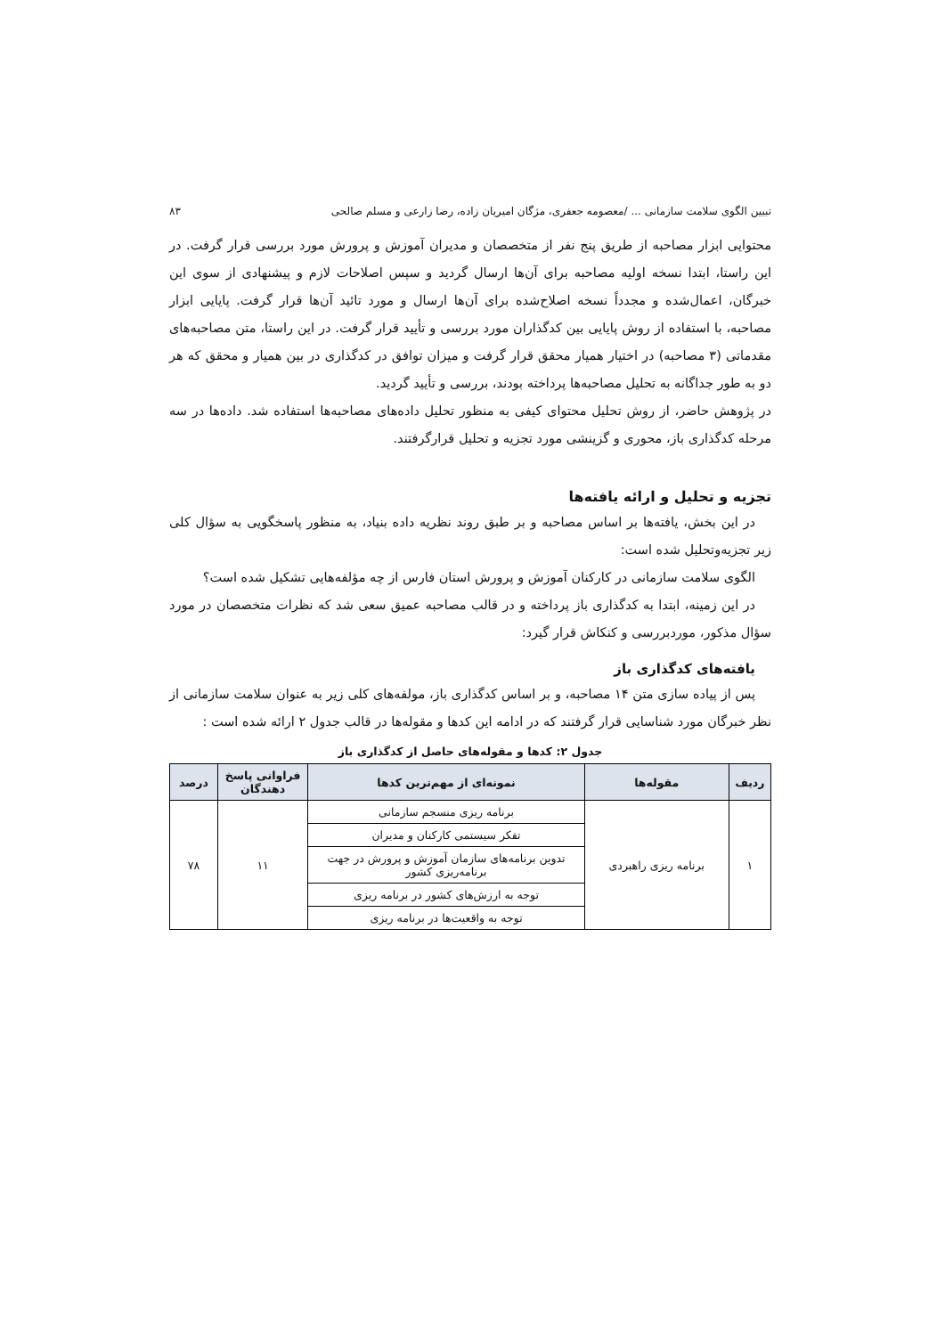تبیین الگوی سلامت سازمانی ... /معصومه جعفری، مژگان امیریان زاده، رضا زارعی و مسلم صالحی ۸۳
محتوایی ابزار مصاحبه از طریق پنج نفر از متخصصان و مدیران آموزش و پرورش مورد بررسی قرار گرفت. در این راستا، ابتدا نسخه اولیه مصاحبه برای آن‌ها ارسال گردید و سپس اصلاحات لازم و پیشنهادی از سوی این خبرگان، اعمال‌شده و مجدداً نسخه اصلاح‌شده برای آن‌ها ارسال و مورد تائید آن‌ها قرار گرفت. پایایی ابزار مصاحبه، با استفاده از روش پایایی بین کدگذاران مورد بررسی و تأیید قرار گرفت. در این راستا، متن مصاحبه‌های مقدماتی (۳ مصاحبه) در اختیار همیار محقق قرار گرفت و میزان توافق در کدگذاری در بین همیار و محقق که هر دو به طور جداگانه به تحلیل مصاحبه‌ها پرداخته بودند، بررسی و تأیید گردید.
در پژوهش حاضر، از روش تحلیل محتوای کیفی به منظور تحلیل داده‌های مصاحبه‌ها استفاده شد. داده‌ها در سه مرحله کدگذاری باز، محوری و گزینشی مورد تجزیه و تحلیل قرارگرفتند.
تجزیه و تحلیل و ارائه یافته‌ها
در این بخش، یافته‌ها بر اساس مصاحبه و بر طبق روند نظریه داده بنیاد، به منظور پاسخگویی به سؤال کلی زیر تجزیه‌وتحلیل شده است:
الگوی سلامت سازمانی در کارکنان آموزش و پرورش استان فارس از چه مؤلفه‌هایی تشکیل شده است؟
در این زمینه، ابتدا به کدگذاری باز پرداخته و در قالب مصاحبه عمیق سعی شد که نظرات متخصصان در مورد سؤال مذکور، موردبررسی و کنکاش قرار گیرد:
یافته‌های کدگذاری باز
پس از پیاده سازی متن ۱۴ مصاحبه، و بر اساس کدگذاری باز، مولفه‌های کلی زیر به عنوان سلامت سازمانی از نظر خبرگان مورد شناسایی قرار گرفتند که در ادامه این کدها و مقوله‌ها در قالب جدول ۲ ارائه شده است :
جدول ۲: کدها و مقوله‌های حاصل از کدگذاری باز
| ردیف | مقوله‌ها | نمونه‌ای از مهم‌ترین کدها | فراوانی پاسخ دهندگان | درصد |
| --- | --- | --- | --- | --- |
| ۱ | برنامه ریزی راهبردی | برنامه ریزی منسجم سازمانی | ۱۱ | ۷۸ |
| | | تفکر سیستمی کارکنان و مدیران | | |
| | | تدوین برنامه‌های سازمان آموزش و پرورش در جهت برنامه‌ریزی کشور | | |
| | | توجه به ارزش‌های کشور در برنامه ریزی | | |
| | | توجه به واقعیت‌ها در برنامه ریزی | | |